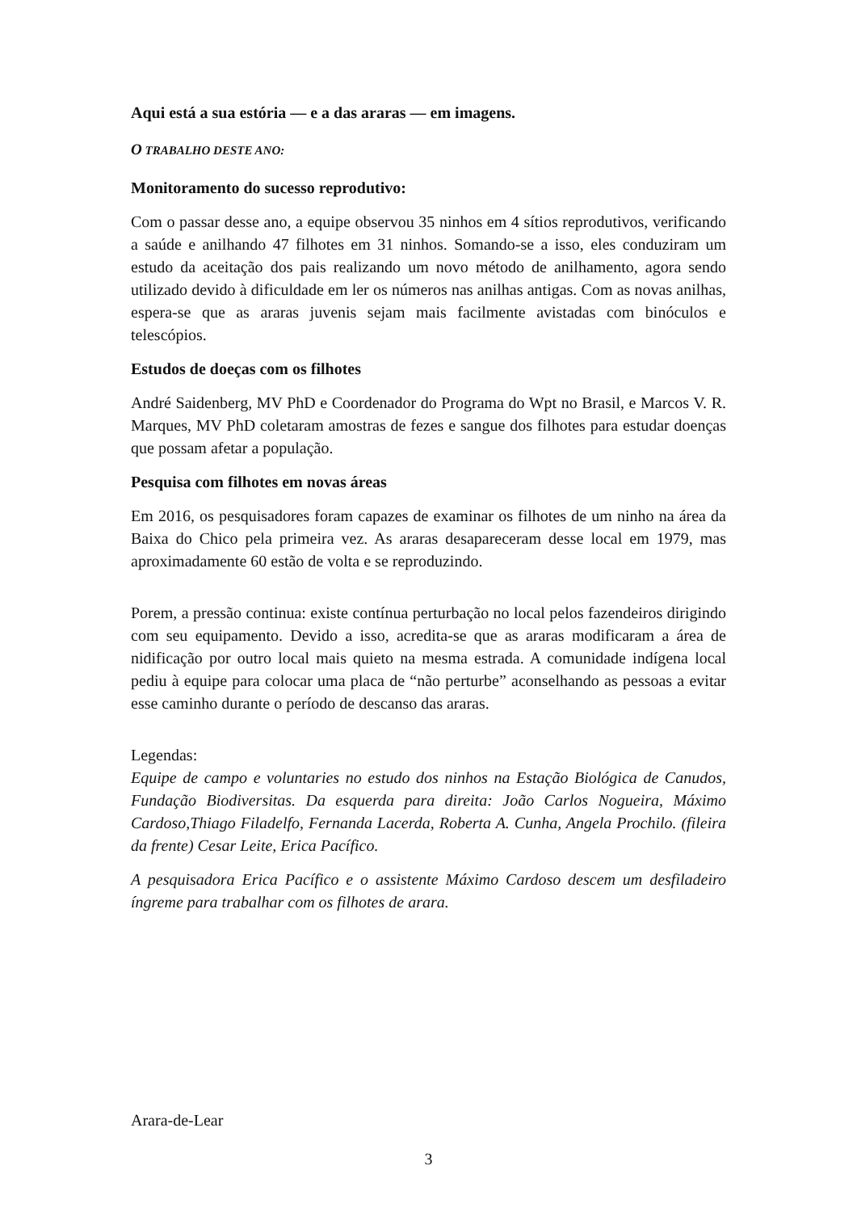Aqui está a sua estória — e a das araras — em imagens.
O TRABALHO DESTE ANO:
Monitoramento do sucesso reprodutivo:
Com o passar desse ano, a equipe observou 35 ninhos em 4 sítios reprodutivos, verificando a saúde e anilhando 47 filhotes em 31 ninhos. Somando-se a isso, eles conduziram um estudo da aceitação dos pais realizando um novo método de anilhamento, agora sendo utilizado devido à dificuldade em ler os números nas anilhas antigas. Com as novas anilhas, espera-se que as araras juvenis sejam mais facilmente avistadas com binóculos e telescópios.
Estudos de doeças com os filhotes
André Saidenberg, MV PhD e Coordenador do Programa do Wpt no Brasil, e Marcos V. R. Marques, MV PhD coletaram amostras de fezes e sangue dos filhotes para estudar doenças que possam afetar a população.
Pesquisa com filhotes em novas áreas
Em 2016, os pesquisadores foram capazes de examinar os filhotes de um ninho na área da Baixa do Chico pela primeira vez. As araras desapareceram desse local em 1979, mas aproximadamente 60 estão de volta e se reproduzindo.
Porem, a pressão continua: existe contínua perturbação no local pelos fazendeiros dirigindo com seu equipamento. Devido a isso, acredita-se que as araras modificaram a área de nidificação por outro local mais quieto na mesma estrada. A comunidade indígena local pediu à equipe para colocar uma placa de “não perturbe” aconselhando as pessoas a evitar esse caminho durante o período de descanso das araras.
Legendas:
Equipe de campo e voluntaries no estudo dos ninhos na Estação Biológica de Canudos, Fundação Biodiversitas. Da esquerda para direita: João Carlos Nogueira, Máximo Cardoso,Thiago Filadelfo, Fernanda Lacerda, Roberta A. Cunha, Angela Prochilo. (fileira da frente) Cesar Leite, Erica Pacífico.
A pesquisadora Erica Pacífico e o assistente Máximo Cardoso descem um desfiladeiro íngreme para trabalhar com os filhotes de arara.
Arara-de-Lear
3